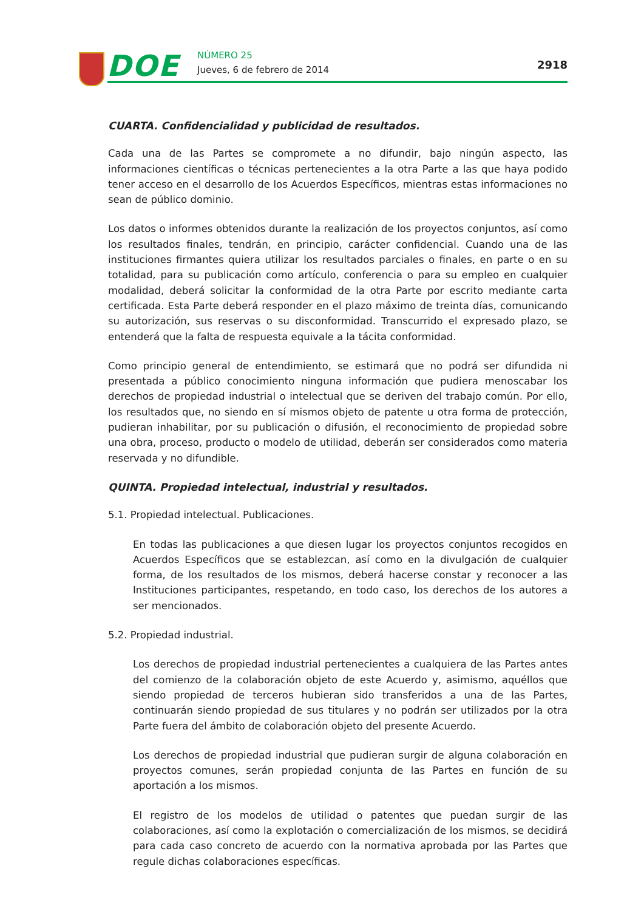DOE NÚMERO 25
Jueves, 6 de febrero de 2014 2918
CUARTA. Confidencialidad y publicidad de resultados.
Cada una de las Partes se compromete a no difundir, bajo ningún aspecto, las informaciones científicas o técnicas pertenecientes a la otra Parte a las que haya podido tener acceso en el desarrollo de los Acuerdos Específicos, mientras estas informaciones no sean de público dominio.
Los datos o informes obtenidos durante la realización de los proyectos conjuntos, así como los resultados finales, tendrán, en principio, carácter confidencial. Cuando una de las instituciones firmantes quiera utilizar los resultados parciales o finales, en parte o en su totalidad, para su publicación como artículo, conferencia o para su empleo en cualquier modalidad, deberá solicitar la conformidad de la otra Parte por escrito mediante carta certificada. Esta Parte deberá responder en el plazo máximo de treinta días, comunicando su autorización, sus reservas o su disconformidad. Transcurrido el expresado plazo, se entenderá que la falta de respuesta equivale a la tácita conformidad.
Como principio general de entendimiento, se estimará que no podrá ser difundida ni presentada a público conocimiento ninguna información que pudiera menoscabar los derechos de propiedad industrial o intelectual que se deriven del trabajo común. Por ello, los resultados que, no siendo en sí mismos objeto de patente u otra forma de protección, pudieran inhabilitar, por su publicación o difusión, el reconocimiento de propiedad sobre una obra, proceso, producto o modelo de utilidad, deberán ser considerados como materia reservada y no difundible.
QUINTA. Propiedad intelectual, industrial y resultados.
5.1. Propiedad intelectual. Publicaciones.
En todas las publicaciones a que diesen lugar los proyectos conjuntos recogidos en Acuerdos Específicos que se establezcan, así como en la divulgación de cualquier forma, de los resultados de los mismos, deberá hacerse constar y reconocer a las Instituciones participantes, respetando, en todo caso, los derechos de los autores a ser mencionados.
5.2. Propiedad industrial.
Los derechos de propiedad industrial pertenecientes a cualquiera de las Partes antes del comienzo de la colaboración objeto de este Acuerdo y, asimismo, aquéllos que siendo propiedad de terceros hubieran sido transferidos a una de las Partes, continuarán siendo propiedad de sus titulares y no podrán ser utilizados por la otra Parte fuera del ámbito de colaboración objeto del presente Acuerdo.
Los derechos de propiedad industrial que pudieran surgir de alguna colaboración en proyectos comunes, serán propiedad conjunta de las Partes en función de su aportación a los mismos.
El registro de los modelos de utilidad o patentes que puedan surgir de las colaboraciones, así como la explotación o comercialización de los mismos, se decidirá para cada caso concreto de acuerdo con la normativa aprobada por las Partes que regule dichas colaboraciones específicas.